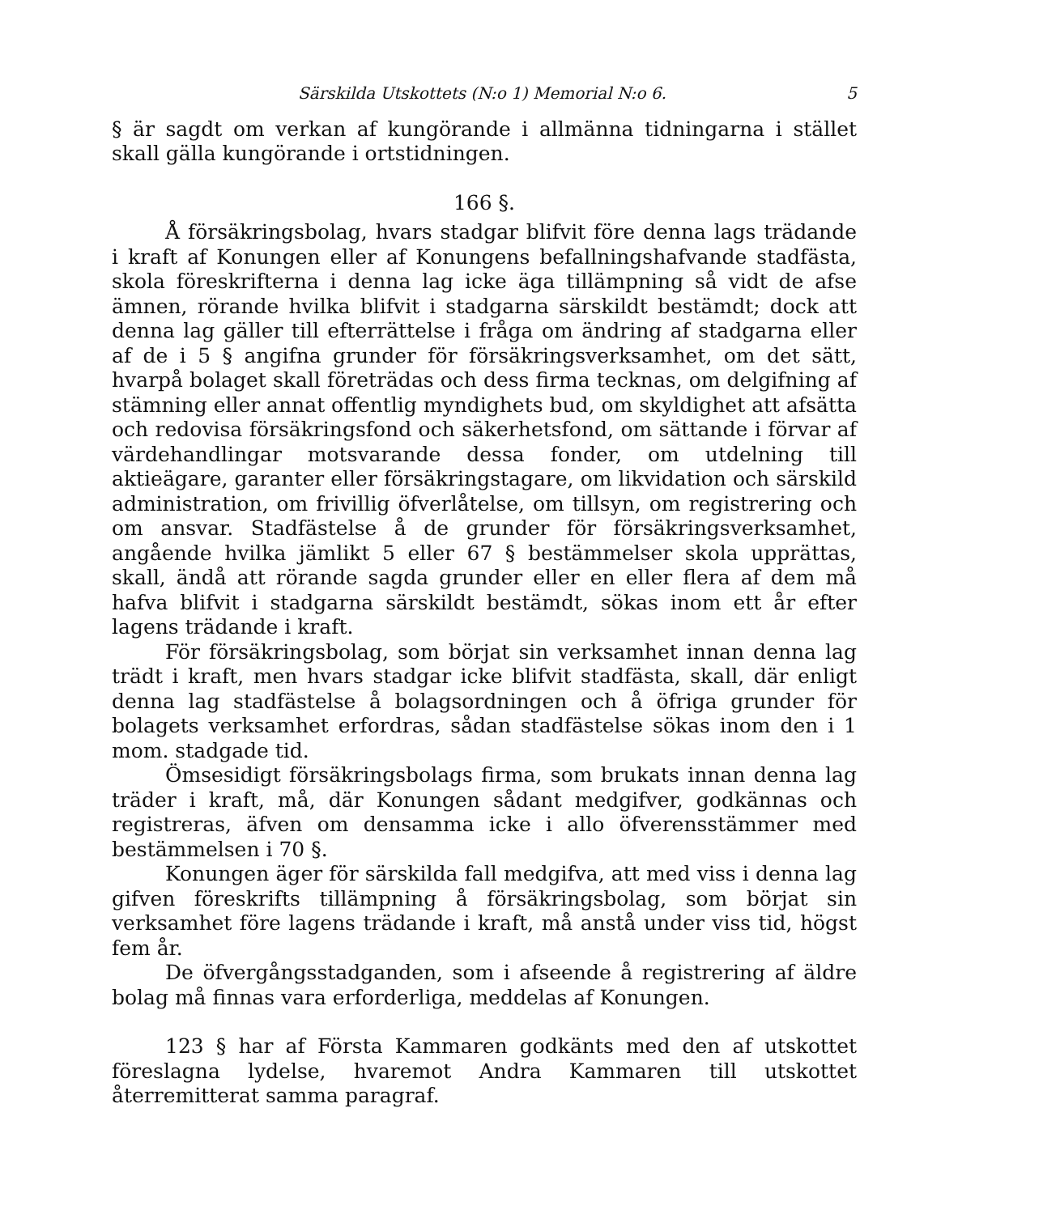Särskilda Utskottets (N:o 1) Memorial N:o 6. 5
§ är sagdt om verkan af kungörande i allmänna tidningarna i stället skall gälla kungörande i ortstidningen.
166 §.
Å försäkringsbolag, hvars stadgar blifvit före denna lags trädande i kraft af Konungen eller af Konungens befallningshafvande stadfästa, skola föreskrifterna i denna lag icke äga tillämpning så vidt de afse ämnen, rörande hvilka blifvit i stadgarna särskildt bestämdt; dock att denna lag gäller till efterrättelse i fråga om ändring af stadgarna eller af de i 5 § angifna grunder för försäkringsverksamhet, om det sätt, hvarpå bolaget skall företrädas och dess firma tecknas, om delgifning af stämning eller annat offentlig myndighets bud, om skyldighet att afsätta och redovisa försäkringsfond och säkerhetsfond, om sättande i förvar af värdehandlingar motsvarande dessa fonder, om utdelning till aktieägare, garanter eller försäkringstagare, om likvidation och särskild administration, om frivillig öfverlåtelse, om tillsyn, om registrering och om ansvar. Stadfästelse å de grunder för försäkringsverksamhet, angående hvilka jämlikt 5 eller 67 § bestämmelser skola upprättas, skall, ändå att rörande sagda grunder eller en eller flera af dem må hafva blifvit i stadgarna särskildt bestämdt, sökas inom ett år efter lagens trädande i kraft.
För försäkringsbolag, som börjat sin verksamhet innan denna lag trädt i kraft, men hvars stadgar icke blifvit stadfästa, skall, där enligt denna lag stadfästelse å bolagsordningen och å öfriga grunder för bolagets verksamhet erfordras, sådan stadfästelse sökas inom den i 1 mom. stadgade tid.
Ömsesidigt försäkringsbolags firma, som brukats innan denna lag träder i kraft, må, där Konungen sådant medgifver, godkännas och registreras, äfven om densamma icke i allo öfverensstämmer med bestämmelsen i 70 §.
Konungen äger för särskilda fall medgifva, att med viss i denna lag gifven föreskrifts tillämpning å försäkringsbolag, som börjat sin verksamhet före lagens trädande i kraft, må anstå under viss tid, högst fem år.
De öfvergångsstadganden, som i afseende å registrering af äldre bolag må finnas vara erforderliga, meddelas af Konungen.
123 § har af Första Kammaren godkänts med den af utskottet föreslagna lydelse, hvaremot Andra Kammaren till utskottet återremitterat samma paragraf.